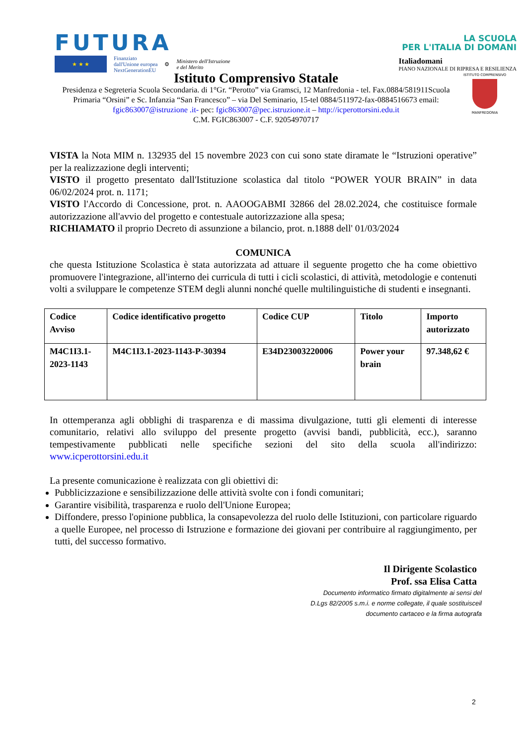FUTURA LA SCUOLA
PER L'ITALIA DI DOMANI
★ ★ ★ Finanziato
dall'Unione europea
NextGenerationEU ⚙ Ministero dell'Istruzione
e del Merito Italiadomani
PIANO NAZIONALE DI RIPRESA E RESILIENZA
Istituto Comprensivo Statale
Presidenza e Segreteria Scuola Secondaria. di 1°Gr. “Perotto” via Gramsci, 12 Manfredonia - tel. Fax.0884/581911Scuola Primaria “Orsini” e Sc. Infanzia “San Francesco” – via Del Seminario, 15-tel 0884/511972-fax-0884516673 email: fgic863007@istruzione .it- pec: fgic863007@pec.istruzione.it – http://icperottorsini.edu.it
C.M. FGIC863007 - C.F. 92054970717
ISTITUTO COMPRENSIVO
MANFREDONIA
VISTA la Nota MIM n. 132935 del 15 novembre 2023 con cui sono state diramate le “Istruzioni operative” per la realizzazione degli interventi;
VISTO il progetto presentato dall'Istituzione scolastica dal titolo “POWER YOUR BRAIN” in data 06/02/2024 prot. n. 1171;
VISTO l'Accordo di Concessione, prot. n. AAOOGABMI 32866 del 28.02.2024, che costituisce formale autorizzazione all'avvio del progetto e contestuale autorizzazione alla spesa;
RICHIAMATO il proprio Decreto di assunzione a bilancio, prot. n.1888 dell' 01/03/2024
COMUNICA
che questa Istituzione Scolastica è stata autorizzata ad attuare il seguente progetto che ha come obiettivo promuovere l'integrazione, all'interno dei curricula di tutti i cicli scolastici, di attività, metodologie e contenuti volti a sviluppare le competenze STEM degli alunni nonché quelle multilinguistiche di studenti e insegnanti.
| Codice Avviso | Codice identificativo progetto | Codice CUP | Titolo | Importo autorizzato |
| --- | --- | --- | --- | --- |
| M4C1I3.1- 2023-1143 | M4C1I3.1-2023-1143-P-30394 | E34D23003220006 | Power your brain | 97.348,62 € |
In ottemperanza agli obblighi di trasparenza e di massima divulgazione, tutti gli elementi di interesse comunitario, relativi allo sviluppo del presente progetto (avvisi bandi, pubblicità, ecc.), saranno tempestivamente pubblicati nelle specifiche sezioni del sito della scuola all'indirizzo: www.icperottorsini.edu.it
La presente comunicazione è realizzata con gli obiettivi di:
Pubblicizzazione e sensibilizzazione delle attività svolte con i fondi comunitari;
Garantire visibilità, trasparenza e ruolo dell'Unione Europea;
Diffondere, presso l'opinione pubblica, la consapevolezza del ruolo delle Istituzioni, con particolare riguardo a quelle Europee, nel processo di Istruzione e formazione dei giovani per contribuire al raggiungimento, per tutti, del successo formativo.
Il Dirigente Scolastico
Prof. ssa Elisa Catta
Documento informatico firmato digitalmente ai sensi del
D.Lgs 82/2005 s.m.i. e norme collegate, il quale sostituisceil
documento cartaceo e la firma autografa
2